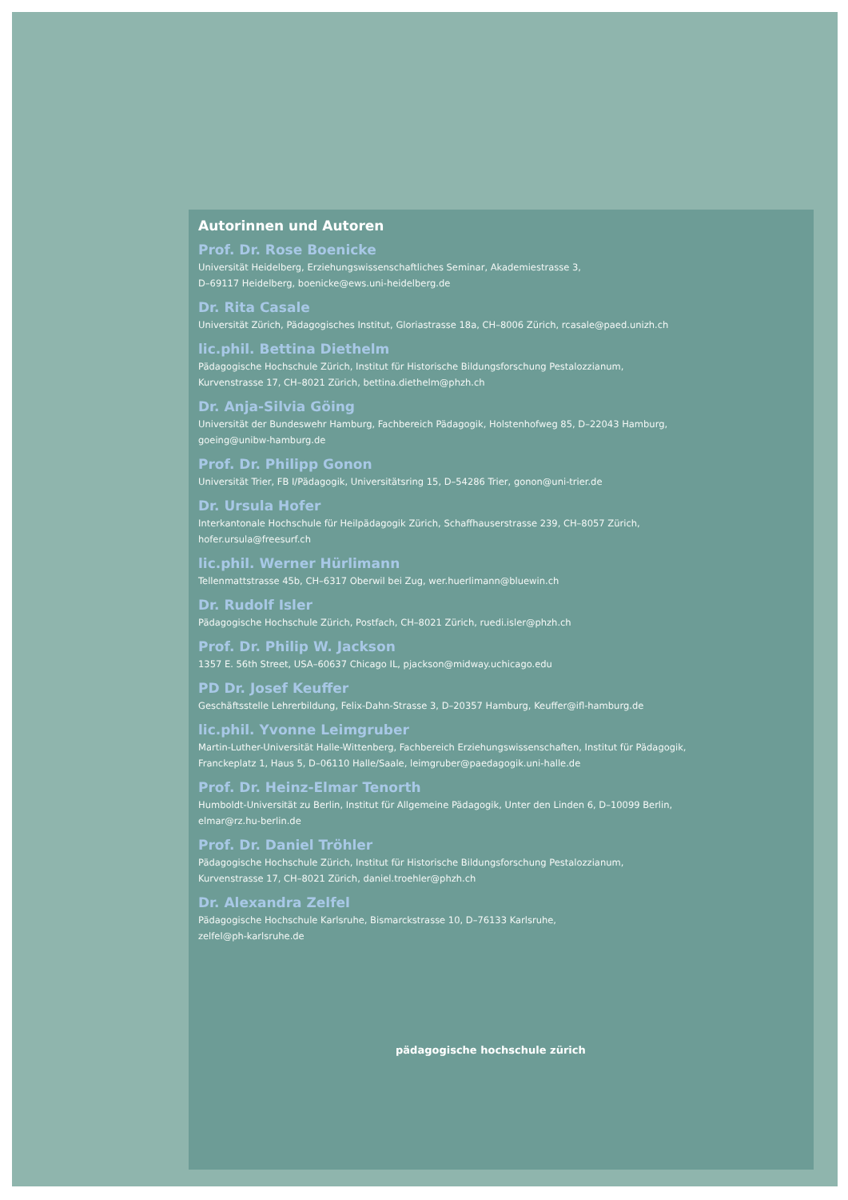Autorinnen und Autoren
Prof. Dr. Rose Boenicke
Universität Heidelberg, Erziehungswissenschaftliches Seminar, Akademiestrasse 3,
D–69117 Heidelberg, boenicke@ews.uni-heidelberg.de
Dr. Rita Casale
Universität Zürich, Pädagogisches Institut, Gloriastrasse 18a, CH–8006 Zürich, rcasale@paed.unizh.ch
lic.phil. Bettina Diethelm
Pädagogische Hochschule Zürich, Institut für Historische Bildungsforschung Pestalozzianum,
Kurvenstrasse 17, CH–8021 Zürich, bettina.diethelm@phzh.ch
Dr. Anja-Silvia Göing
Universität der Bundeswehr Hamburg, Fachbereich Pädagogik, Holstenhofweg 85, D–22043 Hamburg,
goeing@unibw-hamburg.de
Prof. Dr. Philipp Gonon
Universität Trier, FB I/Pädagogik, Universitätsring 15, D–54286 Trier, gonon@uni-trier.de
Dr. Ursula Hofer
Interkantonale Hochschule für Heilpädagogik Zürich, Schaffhauserstrasse 239, CH–8057 Zürich,
hofer.ursula@freesurf.ch
lic.phil. Werner Hürlimann
Tellenmattstrasse 45b, CH–6317 Oberwil bei Zug, wer.huerlimann@bluewin.ch
Dr. Rudolf Isler
Pädagogische Hochschule Zürich, Postfach, CH–8021 Zürich, ruedi.isler@phzh.ch
Prof. Dr. Philip W. Jackson
1357 E. 56th Street, USA–60637 Chicago IL, pjackson@midway.uchicago.edu
PD Dr. Josef Keuffer
Geschäftsstelle Lehrerbildung, Felix-Dahn-Strasse 3, D–20357 Hamburg, Keuffer@ifl-hamburg.de
lic.phil. Yvonne Leimgruber
Martin-Luther-Universität Halle-Wittenberg, Fachbereich Erziehungswissenschaften, Institut für Pädagogik,
Franckeplatz 1, Haus 5, D–06110 Halle/Saale, leimgruber@paedagogik.uni-halle.de
Prof. Dr. Heinz-Elmar Tenorth
Humboldt-Universität zu Berlin, Institut für Allgemeine Pädagogik, Unter den Linden 6, D–10099 Berlin,
elmar@rz.hu-berlin.de
Prof. Dr. Daniel Tröhler
Pädagogische Hochschule Zürich, Institut für Historische Bildungsforschung Pestalozzianum,
Kurvenstrasse 17, CH–8021 Zürich, daniel.troehler@phzh.ch
Dr. Alexandra Zelfel
Pädagogische Hochschule Karlsruhe, Bismarckstrasse 10, D–76133 Karlsruhe,
zelfel@ph-karlsruhe.de
pädagogische hochschule zürich